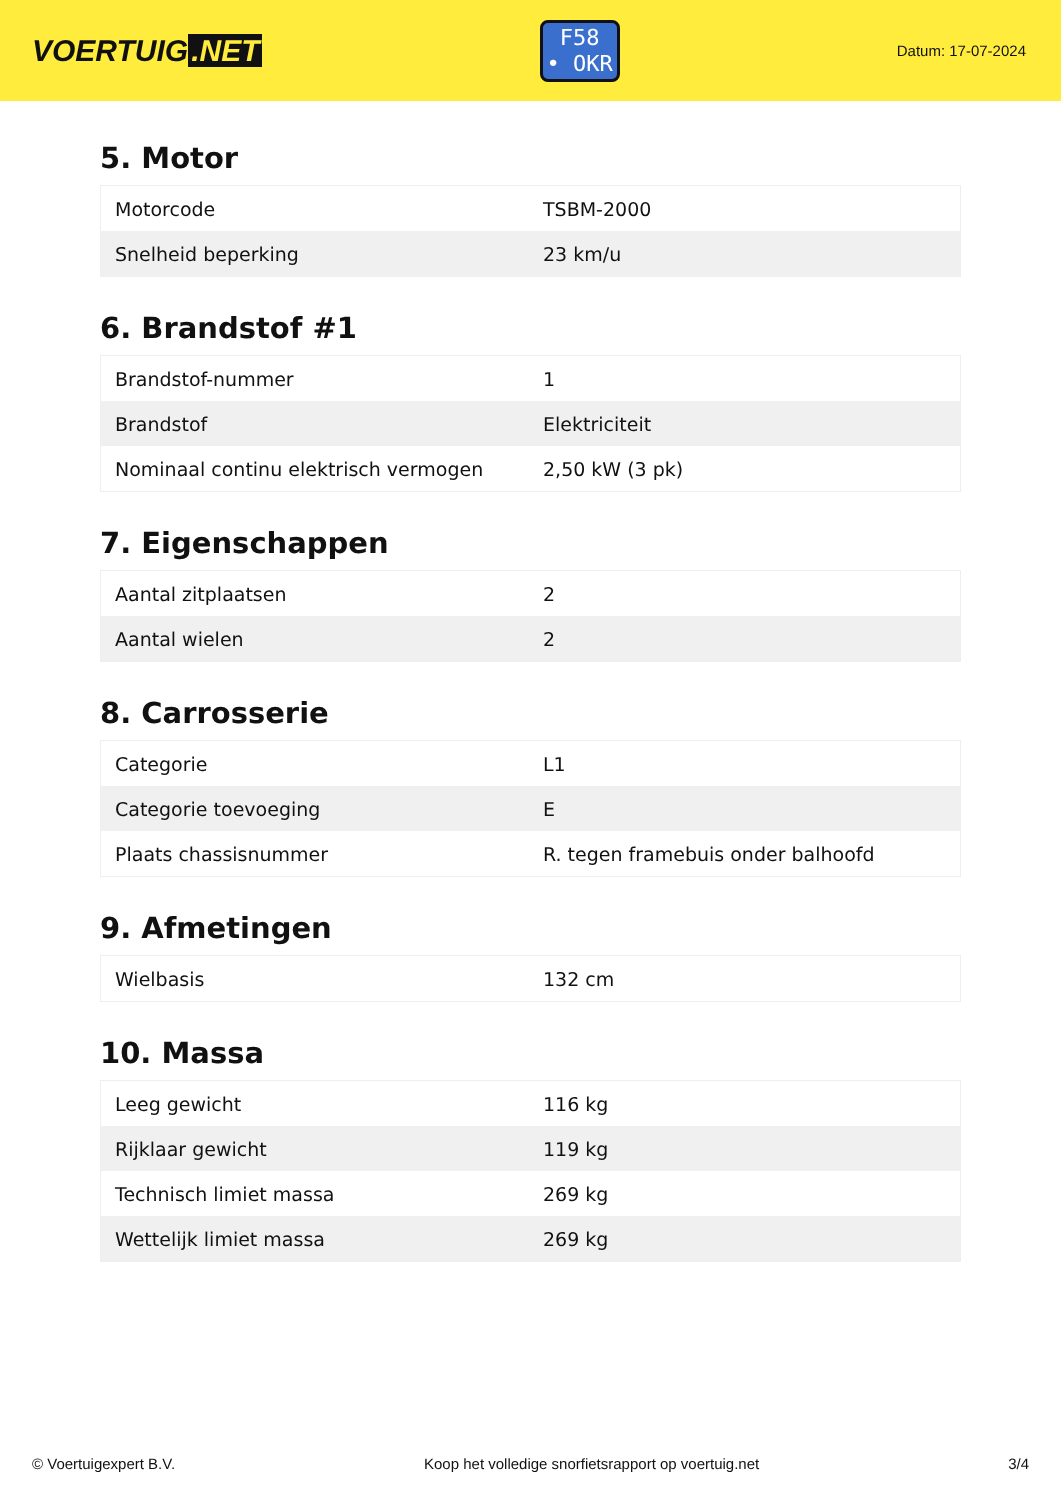VOERTUIG.NET
F58
• OKR
Datum: 17-07-2024
5. Motor
| Motorcode | TSBM-2000 |
| Snelheid beperking | 23 km/u |
6. Brandstof #1
| Brandstof-nummer | 1 |
| Brandstof | Elektriciteit |
| Nominaal continu elektrisch vermogen | 2,50 kW (3 pk) |
7. Eigenschappen
| Aantal zitplaatsen | 2 |
| Aantal wielen | 2 |
8. Carrosserie
| Categorie | L1 |
| Categorie toevoeging | E |
| Plaats chassisnummer | R. tegen framebuis onder balhoofd |
9. Afmetingen
| Wielbasis | 132 cm |
10. Massa
| Leeg gewicht | 116 kg |
| Rijklaar gewicht | 119 kg |
| Technisch limiet massa | 269 kg |
| Wettelijk limiet massa | 269 kg |
© Voertuigexpert B.V. Koop het volledige snorfietsrapport op voertuig.net 3/4